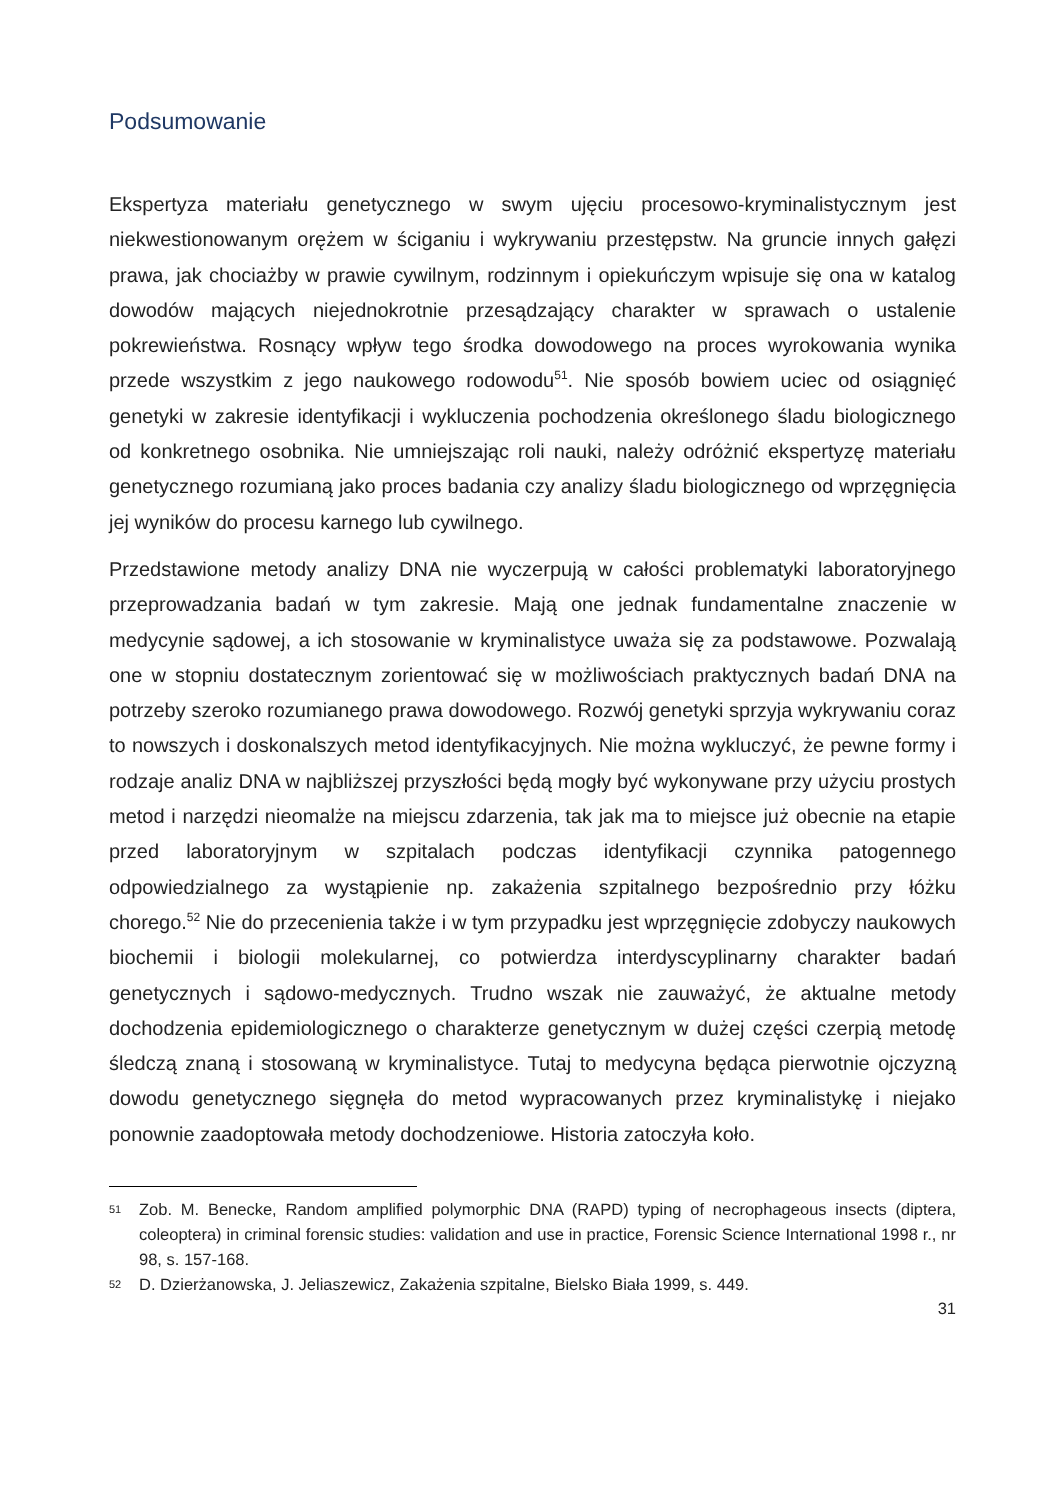Podsumowanie
Ekspertyza materiału genetycznego w swym ujęciu procesowo-kryminalistycznym jest niekwestionowanym orężem w ściganiu i wykrywaniu przestępstw. Na gruncie innych gałęzi prawa, jak chociażby w prawie cywilnym, rodzinnym i opiekuńczym wpisuje się ona w katalog dowodów mających niejednokrotnie przesądzający charakter w sprawach o ustalenie pokrewieństwa. Rosnący wpływ tego środka dowodowego na proces wyrokowania wynika przede wszystkim z jego naukowego rodowodu<sup>51</sup>. Nie sposób bowiem uciec od osiągnięć genetyki w zakresie identyfikacji i wykluczenia pochodzenia określonego śladu biologicznego od konkretnego osobnika. Nie umniejszając roli nauki, należy odróżnić ekspertyzę materiału genetycznego rozumianą jako proces badania czy analizy śladu biologicznego od wprzęgnięcia jej wyników do procesu karnego lub cywilnego.
Przedstawione metody analizy DNA nie wyczerpują w całości problematyki laboratoryjnego przeprowadzania badań w tym zakresie. Mają one jednak fundamentalne znaczenie w medycynie sądowej, a ich stosowanie w kryminalistyce uważa się za podstawowe. Pozwalają one w stopniu dostatecznym zorientować się w możliwościach praktycznych badań DNA na potrzeby szeroko rozumianego prawa dowodowego. Rozwój genetyki sprzyja wykrywaniu coraz to nowszych i doskonalszych metod identyfikacyjnych. Nie można wykluczyć, że pewne formy i rodzaje analiz DNA w najbliższej przyszłości będą mogły być wykonywane przy użyciu prostych metod i narzędzi nieomalże na miejscu zdarzenia, tak jak ma to miejsce już obecnie na etapie przed laboratoryjnym w szpitalach podczas identyfikacji czynnika patogennego odpowiedzialnego za wystąpienie np. zakażenia szpitalnego bezpośrednio przy łóżku chorego.<sup>52</sup> Nie do przecenienia także i w tym przypadku jest wprzęgnięcie zdobyczy naukowych biochemii i biologii molekularnej, co potwierdza interdyscyplinarny charakter badań genetycznych i sądowo-medycznych. Trudno wszak nie zauważyć, że aktualne metody dochodzenia epidemiologicznego o charakterze genetycznym w dużej części czerpią metodę śledczą znaną i stosowaną w kryminalistyce. Tutaj to medycyna będąca pierwotnie ojczyzną dowodu genetycznego sięgnęła do metod wypracowanych przez kryminalistykę i niejako ponownie zaadoptowała metody dochodzeniowe. Historia zatoczyła koło.
51 Zob. M. Benecke, Random amplified polymorphic DNA (RAPD) typing of necrophageous insects (diptera, coleoptera) in criminal forensic studies: validation and use in practice, Forensic Science International 1998 r., nr 98, s. 157-168.
52 D. Dzierżanowska, J. Jeliaszewicz, Zakażenia szpitalne, Bielsko Biała 1999, s. 449.
31